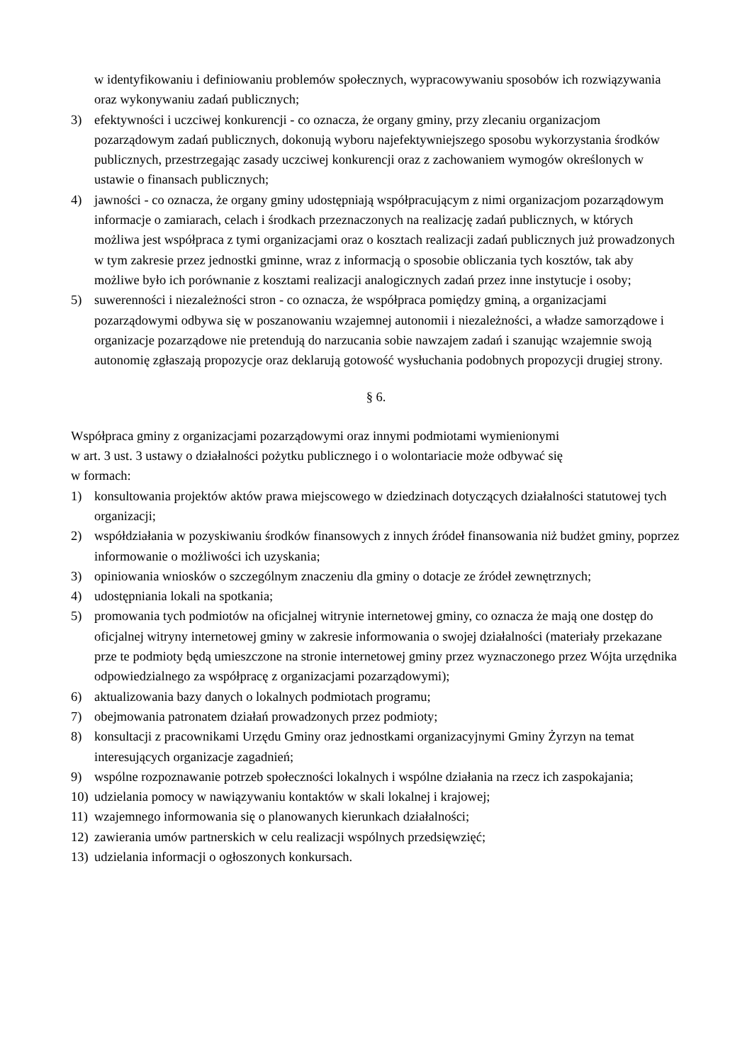w identyfikowaniu i definiowaniu problemów społecznych, wypracowywaniu sposobów ich rozwiązywania oraz wykonywaniu zadań publicznych;
3) efektywności i uczciwej konkurencji - co oznacza, że organy gminy, przy zlecaniu organizacjom pozarządowym zadań publicznych, dokonują wyboru najefektywniejszego sposobu wykorzystania środków publicznych, przestrzegając zasady uczciwej konkurencji oraz z zachowaniem wymogów określonych w ustawie o finansach publicznych;
4) jawności - co oznacza, że organy gminy udostępniają współpracującym z nimi organizacjom pozarządowym informacje o zamiarach, celach i środkach przeznaczonych na realizację zadań publicznych, w których możliwa jest współpraca z tymi organizacjami oraz o kosztach realizacji zadań publicznych już prowadzonych w tym zakresie przez jednostki gminne, wraz z informacją o sposobie obliczania tych kosztów, tak aby możliwe było ich porównanie z kosztami realizacji analogicznych zadań przez inne instytucje i osoby;
5) suwerenności i niezależności stron - co oznacza, że współpraca pomiędzy gminą, a organizacjami pozarządowymi odbywa się w poszanowaniu wzajemnej autonomii i niezależności, a władze samorządowe i organizacje pozarządowe nie pretendują do narzucania sobie nawzajem zadań i szanując wzajemnie swoją autonomię zgłaszają propozycje oraz deklarują gotowość wysłuchania podobnych propozycji drugiej strony.
§ 6.
Współpraca gminy z organizacjami pozarządowymi oraz innymi podmiotami wymienionymi
w art. 3 ust. 3 ustawy o działalności pożytku publicznego i o wolontariacie może odbywać się
w formach:
1) konsultowania projektów aktów prawa miejscowego w dziedzinach dotyczących działalności statutowej tych organizacji;
2) współdziałania w pozyskiwaniu środków finansowych z innych źródeł finansowania niż budżet gminy, poprzez informowanie o możliwości ich uzyskania;
3) opiniowania wniosków o szczególnym znaczeniu dla gminy o dotacje ze źródeł zewnętrznych;
4) udostępniania lokali na spotkania;
5) promowania tych podmiotów na oficjalnej witrynie internetowej gminy, co oznacza że mają one dostęp do oficjalnej witryny internetowej gminy w zakresie informowania o swojej działalności (materiały przekazane prze te podmioty będą umieszczone na stronie internetowej gminy przez wyznaczonego przez Wójta urzędnika odpowiedzialnego za współpracę z organizacjami pozarządowymi);
6) aktualizowania bazy danych o lokalnych podmiotach programu;
7) obejmowania patronatem działań prowadzonych przez podmioty;
8) konsultacji z pracownikami Urzędu Gminy oraz jednostkami organizacyjnymi Gminy Żyrzyn na temat interesujących organizacje zagadnień;
9) wspólne rozpoznawanie potrzeb społeczności lokalnych i wspólne działania na rzecz ich zaspokajania;
10) udzielania pomocy w nawiązywaniu kontaktów w skali lokalnej i krajowej;
11) wzajemnego informowania się o planowanych kierunkach działalności;
12) zawierania umów partnerskich w celu realizacji wspólnych przedsięwzięć;
13) udzielania informacji o ogłoszonych konkursach.